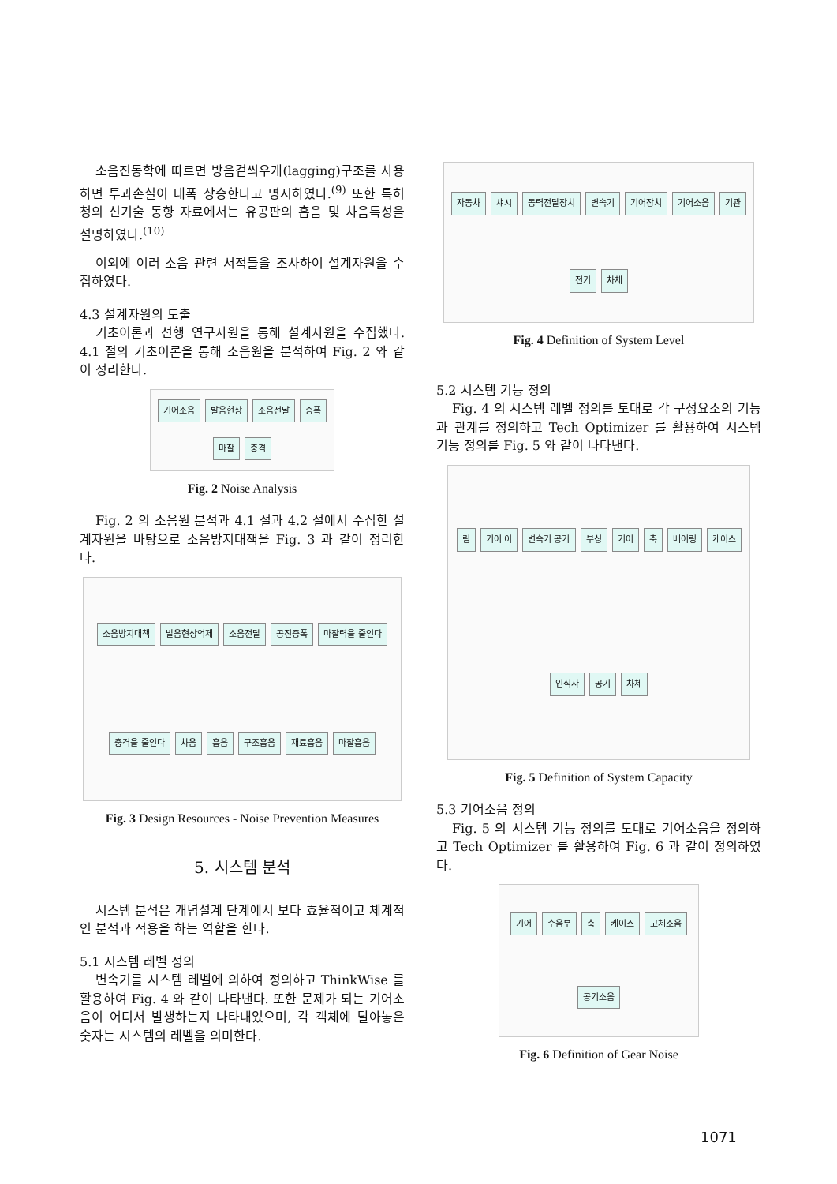소음진동학에 따르면 방음겉씌우개(lagging)구조를 사용하면 투과손실이 대폭 상승한다고 명시하였다.<sup>(9)</sup> 또한 특허청의 신기술 동향 자료에서는 유공판의 흡음 및 차음특성을 설명하였다.<sup>(10)</sup>
이외에 여러 소음 관련 서적들을 조사하여 설계자원을 수집하였다.
4.3 설계자원의 도출
기초이론과 선행 연구자원을 통해 설계자원을 수집했다. 4.1 절의 기초이론을 통해 소음원을 분석하여 Fig. 2 와 같이 정리한다.
기어소음 발음현상 소음전달 증폭 마찰 충격
Fig. 2 Noise Analysis
Fig. 2 의 소음원 분석과 4.1 절과 4.2 절에서 수집한 설계자원을 바탕으로 소음방지대책을 Fig. 3 과 같이 정리한다.
소음방지대책 발음현상억제 소음전달 공진증폭 마찰력을 줄인다 충격을 줄인다 차음 흡음 구조흡음 재료흡음 마찰흡음
Fig. 3 Design Resources - Noise Prevention Measures
5. 시스템 분석
시스템 분석은 개념설계 단계에서 보다 효율적이고 체계적인 분석과 적용을 하는 역할을 한다.
5.1 시스템 레벨 정의
변속기를 시스템 레벨에 의하여 정의하고 ThinkWise 를 활용하여 Fig. 4 와 같이 나타낸다. 또한 문제가 되는 기어소음이 어디서 발생하는지 나타내었으며, 각 객체에 달아놓은 숫자는 시스템의 레벨을 의미한다.
자동차 섀시 동력전달장치 변속기 기어장치 기어소음 기관 전기 차체
Fig. 4 Definition of System Level
5.2 시스템 기능 정의
Fig. 4 의 시스템 레벨 정의를 토대로 각 구성요소의 기능과 관계를 정의하고 Tech Optimizer 를 활용하여 시스템 기능 정의를 Fig. 5 와 같이 나타낸다.
림 기어 이 변속기 공기 부싱 기어 축 베어링 케이스 인식자 공기 차체
Fig. 5 Definition of System Capacity
5.3 기어소음 정의
Fig. 5 의 시스템 기능 정의를 토대로 기어소음을 정의하고 Tech Optimizer 를 활용하여 Fig. 6 과 같이 정의하였다.
기어 수음부 축 케이스 고체소음 공기소음
Fig. 6 Definition of Gear Noise
1071